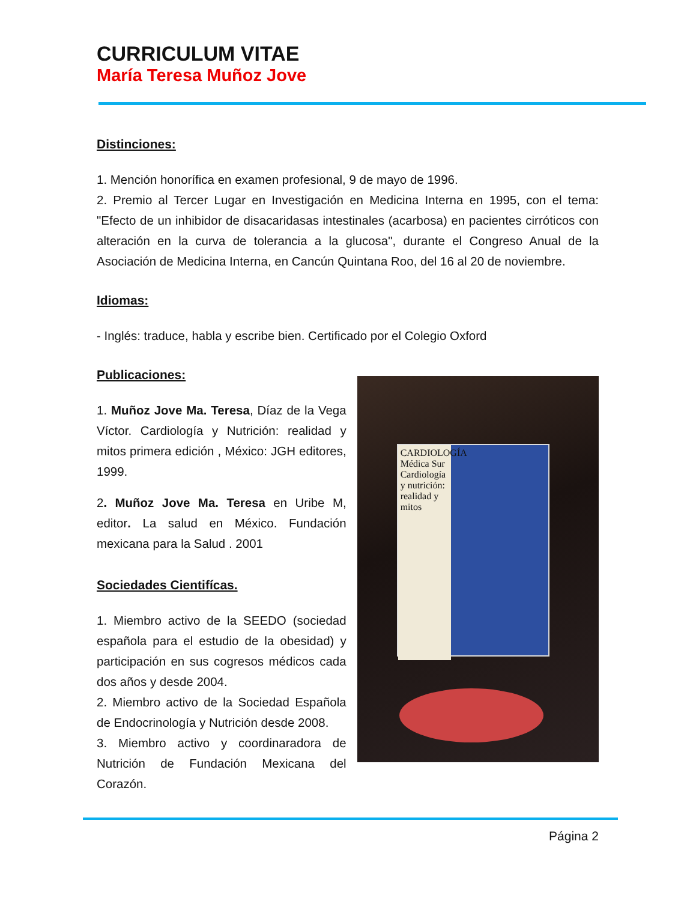CURRICULUM VITAE
María Teresa Muñoz Jove
Distinciones:
1. Mención honorífica en examen profesional, 9 de mayo de 1996.
2. Premio al Tercer Lugar en Investigación en Medicina Interna en 1995, con el tema: "Efecto de un inhibidor de disacaridasas intestinales (acarbosa) en pacientes cirróticos con alteración en la curva de tolerancia a la glucosa", durante el Congreso Anual de la Asociación de Medicina Interna, en Cancún Quintana Roo, del 16 al 20 de noviembre.
Idiomas:
- Inglés: traduce, habla y escribe bien. Certificado por el Colegio Oxford
Publicaciones:
1. Muñoz Jove Ma. Teresa, Díaz de la Vega Víctor. Cardiología y Nutrición: realidad y mitos primera edición , México: JGH editores, 1999.
2. Muñoz Jove Ma. Teresa en Uribe M, editor. La salud en México. Fundación mexicana para la Salud . 2001
Sociedades Cientifícas.
1. Miembro activo de la SEEDO (sociedad española para el estudio de la obesidad) y participación en sus cogresos médicos cada dos años y desde 2004.
2. Miembro activo de la Sociedad Española de Endocrinología y Nutrición desde 2008.
3. Miembro activo y coordinaradora de Nutrición de Fundación Mexicana del Corazón.
CARDIOLOGÍA Médica Sur Cardiología y nutrición: realidad y mitos
Página 2